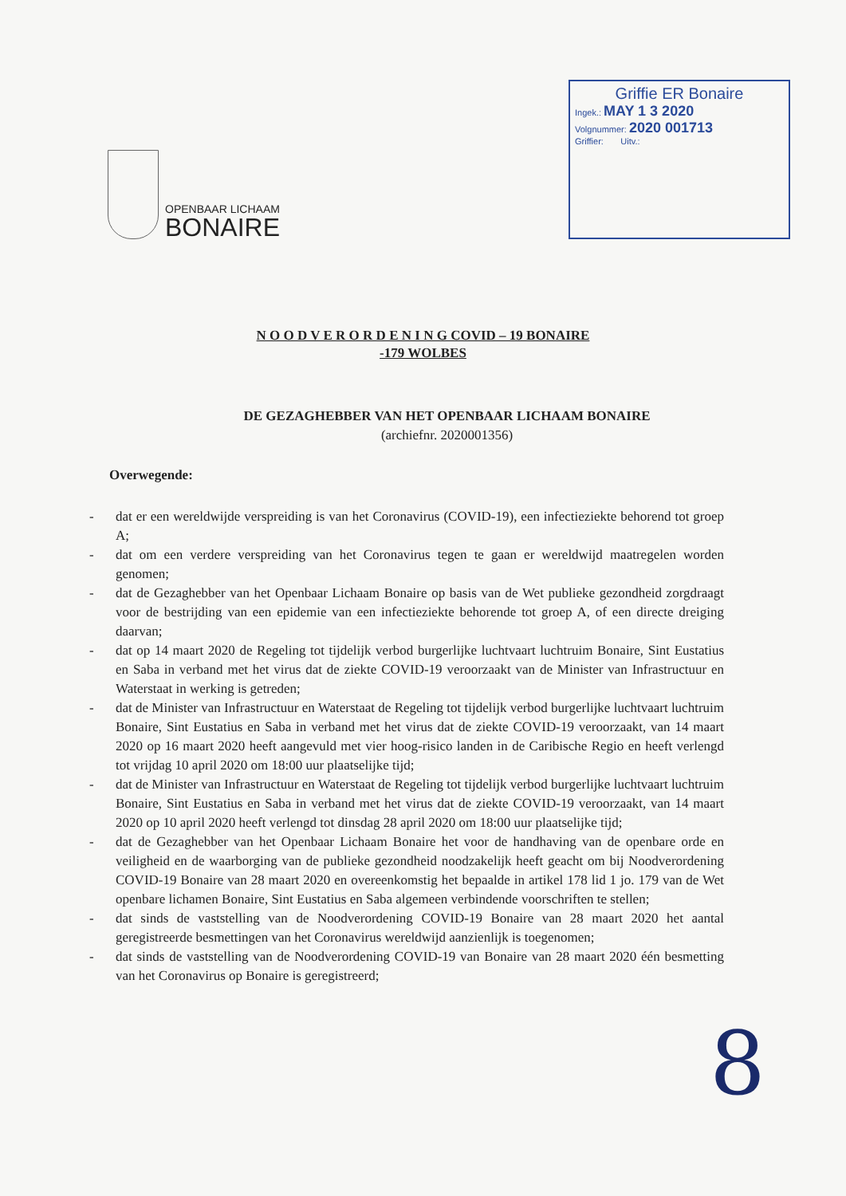OPENBAAR LICHAAM
BONAIRE
Griffie ER Bonaire
Ingek.: MAY 1 3 2020
Volgnummer: 2020 001713
Griffier: Uitv.:
N O O D V E R O R D E N I N G COVID – 19 BONAIRE
-179 WOLBES
DE GEZAGHEBBER VAN HET OPENBAAR LICHAAM BONAIRE
(archiefnr. 2020001356)
Overwegende:
- dat er een wereldwijde verspreiding is van het Coronavirus (COVID-19), een infectieziekte behorend tot groep A;
- dat om een verdere verspreiding van het Coronavirus tegen te gaan er wereldwijd maatregelen worden genomen;
- dat de Gezaghebber van het Openbaar Lichaam Bonaire op basis van de Wet publieke gezondheid zorgdraagt voor de bestrijding van een epidemie van een infectieziekte behorende tot groep A, of een directe dreiging daarvan;
- dat op 14 maart 2020 de Regeling tot tijdelijk verbod burgerlijke luchtvaart luchtruim Bonaire, Sint Eustatius en Saba in verband met het virus dat de ziekte COVID-19 veroorzaakt van de Minister van Infrastructuur en Waterstaat in werking is getreden;
- dat de Minister van Infrastructuur en Waterstaat de Regeling tot tijdelijk verbod burgerlijke luchtvaart luchtruim Bonaire, Sint Eustatius en Saba in verband met het virus dat de ziekte COVID-19 veroorzaakt, van 14 maart 2020 op 16 maart 2020 heeft aangevuld met vier hoog-risico landen in de Caribische Regio en heeft verlengd tot vrijdag 10 april 2020 om 18:00 uur plaatselijke tijd;
- dat de Minister van Infrastructuur en Waterstaat de Regeling tot tijdelijk verbod burgerlijke luchtvaart luchtruim Bonaire, Sint Eustatius en Saba in verband met het virus dat de ziekte COVID-19 veroorzaakt, van 14 maart 2020 op 10 april 2020 heeft verlengd tot dinsdag 28 april 2020 om 18:00 uur plaatselijke tijd;
- dat de Gezaghebber van het Openbaar Lichaam Bonaire het voor de handhaving van de openbare orde en veiligheid en de waarborging van de publieke gezondheid noodzakelijk heeft geacht om bij Noodverordening COVID-19 Bonaire van 28 maart 2020 en overeenkomstig het bepaalde in artikel 178 lid 1 jo. 179 van de Wet openbare lichamen Bonaire, Sint Eustatius en Saba algemeen verbindende voorschriften te stellen;
- dat sinds de vaststelling van de Noodverordening COVID-19 Bonaire van 28 maart 2020 het aantal geregistreerde besmettingen van het Coronavirus wereldwijd aanzienlijk is toegenomen;
- dat sinds de vaststelling van de Noodverordening COVID-19 van Bonaire van 28 maart 2020 één besmetting van het Coronavirus op Bonaire is geregistreerd;
8